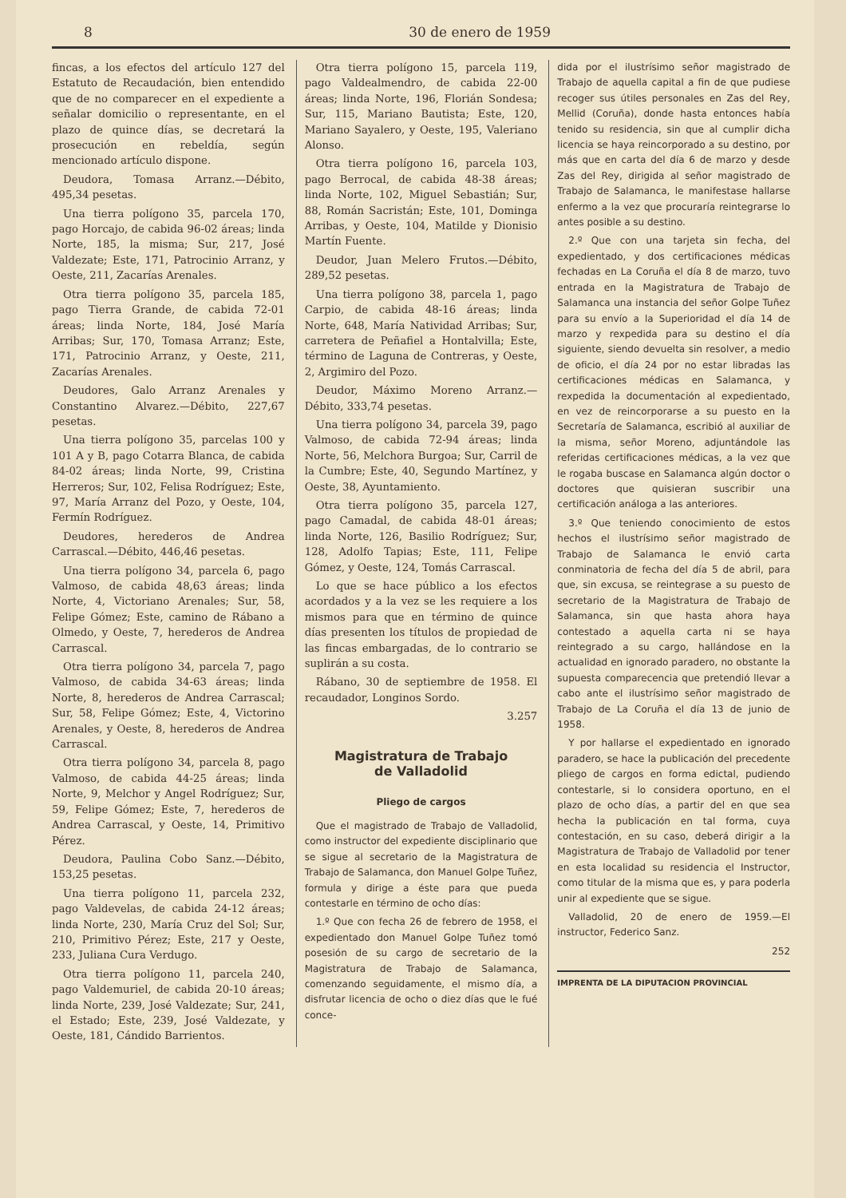8 30 de enero de 1959
fincas, a los efectos del artículo 127 del Estatuto de Recaudación, bien entendido que de no comparecer en el expediente a señalar domicilio o representante, en el plazo de quince días, se decretará la prosecución en rebeldía, según mencionado artículo dispone.
Deudora, Tomasa Arranz.—Débito, 495,34 pesetas.
Una tierra polígono 35, parcela 170, pago Horcajo, de cabida 96-02 áreas; linda Norte, 185, la misma; Sur, 217, José Valdezate; Este, 171, Patrocinio Arranz, y Oeste, 211, Zacarías Arenales.
Otra tierra polígono 35, parcela 185, pago Tierra Grande, de cabida 72-01 áreas; linda Norte, 184, José María Arribas; Sur, 170, Tomasa Arranz; Este, 171, Patrocinio Arranz, y Oeste, 211, Zacarías Arenales.
Deudores, Galo Arranz Arenales y Constantino Alvarez.—Débito, 227,67 pesetas.
Una tierra polígono 35, parcelas 100 y 101 A y B, pago Cotarra Blanca, de cabida 84-02 áreas; linda Norte, 99, Cristina Herreros; Sur, 102, Felisa Rodríguez; Este, 97, María Arranz del Pozo, y Oeste, 104, Fermín Rodríguez.
Deudores, herederos de Andrea Carrascal.—Débito, 446,46 pesetas.
Una tierra polígono 34, parcela 6, pago Valmoso, de cabida 48,63 áreas; linda Norte, 4, Victoriano Arenales; Sur, 58, Felipe Gómez; Este, camino de Rábano a Olmedo, y Oeste, 7, herederos de Andrea Carrascal.
Otra tierra polígono 34, parcela 7, pago Valmoso, de cabida 34-63 áreas; linda Norte, 8, herederos de Andrea Carrascal; Sur, 58, Felipe Gómez; Este, 4, Victorino Arenales, y Oeste, 8, herederos de Andrea Carrascal.
Otra tierra polígono 34, parcela 8, pago Valmoso, de cabida 44-25 áreas; linda Norte, 9, Melchor y Angel Rodríguez; Sur, 59, Felipe Gómez; Este, 7, herederos de Andrea Carrascal, y Oeste, 14, Primitivo Pérez.
Deudora, Paulina Cobo Sanz.—Débito, 153,25 pesetas.
Una tierra polígono 11, parcela 232, pago Valdevelas, de cabida 24-12 áreas; linda Norte, 230, María Cruz del Sol; Sur, 210, Primitivo Pérez; Este, 217 y Oeste, 233, Juliana Cura Verdugo.
Otra tierra polígono 11, parcela 240, pago Valdemuriel, de cabida 20-10 áreas; linda Norte, 239, José Valdezate; Sur, 241, el Estado; Este, 239, José Valdezate, y Oeste, 181, Cándido Barrientos.
Otra tierra polígono 15, parcela 119, pago Valdealmendro, de cabida 22-00 áreas; linda Norte, 196, Florián Sondesa; Sur, 115, Mariano Bautista; Este, 120, Mariano Sayalero, y Oeste, 195, Valeriano Alonso.
Otra tierra polígono 16, parcela 103, pago Berrocal, de cabida 48-38 áreas; linda Norte, 102, Miguel Sebastián; Sur, 88, Román Sacristán; Este, 101, Dominga Arribas, y Oeste, 104, Matilde y Dionisio Martín Fuente.
Deudor, Juan Melero Frutos.—Débito, 289,52 pesetas.
Una tierra polígono 38, parcela 1, pago Carpio, de cabida 48-16 áreas; linda Norte, 648, María Natividad Arribas; Sur, carretera de Peñafiel a Hontalvilla; Este, término de Laguna de Contreras, y Oeste, 2, Argimiro del Pozo.
Deudor, Máximo Moreno Arranz.—Débito, 333,74 pesetas.
Una tierra polígono 34, parcela 39, pago Valmoso, de cabida 72-94 áreas; linda Norte, 56, Melchora Burgoa; Sur, Carril de la Cumbre; Este, 40, Segundo Martínez, y Oeste, 38, Ayuntamiento.
Otra tierra polígono 35, parcela 127, pago Camadal, de cabida 48-01 áreas; linda Norte, 126, Basilio Rodríguez; Sur, 128, Adolfo Tapias; Este, 111, Felipe Gómez, y Oeste, 124, Tomás Carrascal.
Lo que se hace público a los efectos acordados y a la vez se les requiere a los mismos para que en término de quince días presenten los títulos de propiedad de las fincas embargadas, de lo contrario se suplirán a su costa.
Rábano, 30 de septiembre de 1958. El recaudador, Longinos Sordo.
3.257
Magistratura de Trabajo
de Valladolid
Pliego de cargos
Que el magistrado de Trabajo de Valladolid, como instructor del expediente disciplinario que se sigue al secretario de la Magistratura de Trabajo de Salamanca, don Manuel Golpe Tuñez, formula y dirige a éste para que pueda contestarle en término de ocho días:
1.º Que con fecha 26 de febrero de 1958, el expedientado don Manuel Golpe Tuñez tomó posesión de su cargo de secretario de la Magistratura de Trabajo de Salamanca, comenzando seguidamente, el mismo día, a disfrutar licencia de ocho o diez días que le fué conce-
dida por el ilustrísimo señor magistrado de Trabajo de aquella capital a fin de que pudiese recoger sus útiles personales en Zas del Rey, Mellid (Coruña), donde hasta entonces había tenido su residencia, sin que al cumplir dicha licencia se haya reincorporado a su destino, por más que en carta del día 6 de marzo y desde Zas del Rey, dirigida al señor magistrado de Trabajo de Salamanca, le manifestase hallarse enfermo a la vez que procuraría reintegrarse lo antes posible a su destino.
2.º Que con una tarjeta sin fecha, del expedientado, y dos certificaciones médicas fechadas en La Coruña el día 8 de marzo, tuvo entrada en la Magistratura de Trabajo de Salamanca una instancia del señor Golpe Tuñez para su envío a la Superioridad el día 14 de marzo y rexpedida para su destino el día siguiente, siendo devuelta sin resolver, a medio de oficio, el día 24 por no estar libradas las certificaciones médicas en Salamanca, y rexpedida la documentación al expedientado, en vez de reincorporarse a su puesto en la Secretaría de Salamanca, escribió al auxiliar de la misma, señor Moreno, adjuntándole las referidas certificaciones médicas, a la vez que le rogaba buscase en Salamanca algún doctor o doctores que quisieran suscribir una certificación análoga a las anteriores.
3.º Que teniendo conocimiento de estos hechos el ilustrísimo señor magistrado de Trabajo de Salamanca le envió carta conminatoria de fecha del día 5 de abril, para que, sin excusa, se reintegrase a su puesto de secretario de la Magistratura de Trabajo de Salamanca, sin que hasta ahora haya contestado a aquella carta ni se haya reintegrado a su cargo, hallándose en la actualidad en ignorado paradero, no obstante la supuesta comparecencia que pretendió llevar a cabo ante el ilustrísimo señor magistrado de Trabajo de La Coruña el día 13 de junio de 1958.
Y por hallarse el expedientado en ignorado paradero, se hace la publicación del precedente pliego de cargos en forma edictal, pudiendo contestarle, si lo considera oportuno, en el plazo de ocho días, a partir del en que sea hecha la publicación en tal forma, cuya contestación, en su caso, deberá dirigir a la Magistratura de Trabajo de Valladolid por tener en esta localidad su residencia el Instructor, como titular de la misma que es, y para poderla unir al expediente que se sigue.
Valladolid, 20 de enero de 1959.—El instructor, Federico Sanz.
252
IMPRENTA DE LA DIPUTACION PROVINCIAL